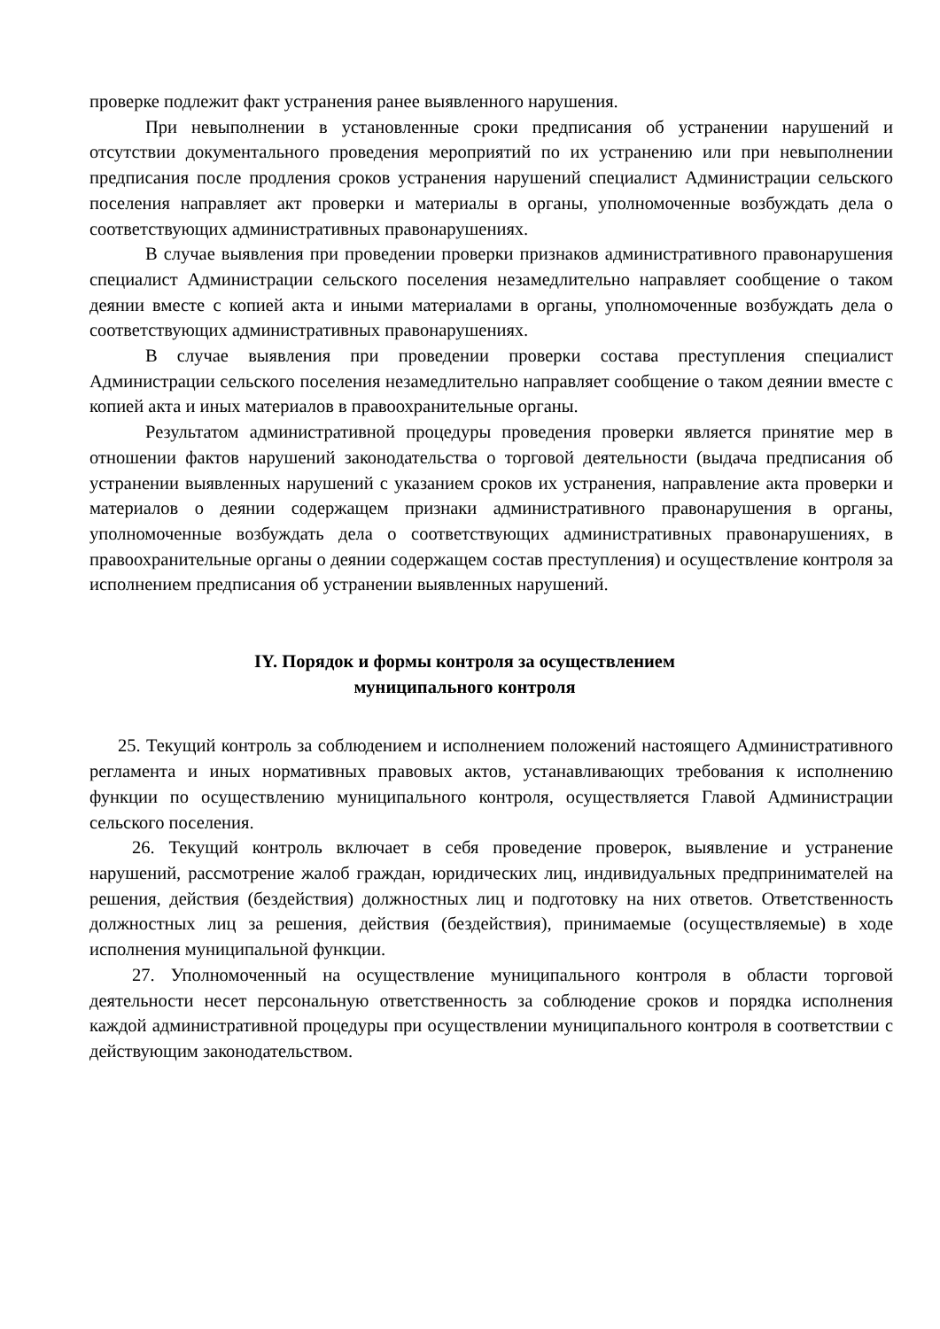проверке подлежит факт устранения ранее выявленного нарушения.
При невыполнении в установленные сроки предписания об устранении нарушений и отсутствии документального проведения мероприятий по их устранению или при невыполнении предписания после продления сроков устранения нарушений специалист Администрации сельского поселения направляет акт проверки и материалы в органы, уполномоченные возбуждать дела о соответствующих административных правонарушениях.
В случае выявления при проведении проверки признаков административного правонарушения специалист Администрации сельского поселения незамедлительно направляет сообщение о таком деянии вместе с копией акта и иными материалами в органы, уполномоченные возбуждать дела о соответствующих административных правонарушениях.
В случае выявления при проведении проверки состава преступления специалист Администрации сельского поселения незамедлительно направляет сообщение о таком деянии вместе с копией акта и иных материалов в правоохранительные органы.
Результатом административной процедуры проведения проверки является принятие мер в отношении фактов нарушений законодательства о торговой деятельности (выдача предписания об устранении выявленных нарушений с указанием сроков их устранения, направление акта проверки и материалов о деянии содержащем признаки административного правонарушения в органы, уполномоченные возбуждать дела о соответствующих административных правонарушениях, в правоохранительные органы о деянии содержащем состав преступления) и осуществление контроля за исполнением предписания об устранении выявленных нарушений.
IY. Порядок и формы контроля за осуществлением
муниципального контроля
25. Текущий контроль за соблюдением и исполнением положений настоящего Административного регламента и иных нормативных правовых актов, устанавливающих требования к исполнению функции по осуществлению муниципального контроля, осуществляется Главой Администрации сельского поселения.
26. Текущий контроль включает в себя проведение проверок, выявление и устранение нарушений, рассмотрение жалоб граждан, юридических лиц, индивидуальных предпринимателей на решения, действия (бездействия) должностных лиц и подготовку на них ответов. Ответственность должностных лиц за решения, действия (бездействия), принимаемые (осуществляемые) в ходе исполнения муниципальной функции.
27. Уполномоченный на осуществление муниципального контроля в области торговой деятельности несет персональную ответственность за соблюдение сроков и порядка исполнения каждой административной процедуры при осуществлении муниципального контроля в соответствии с действующим законодательством.